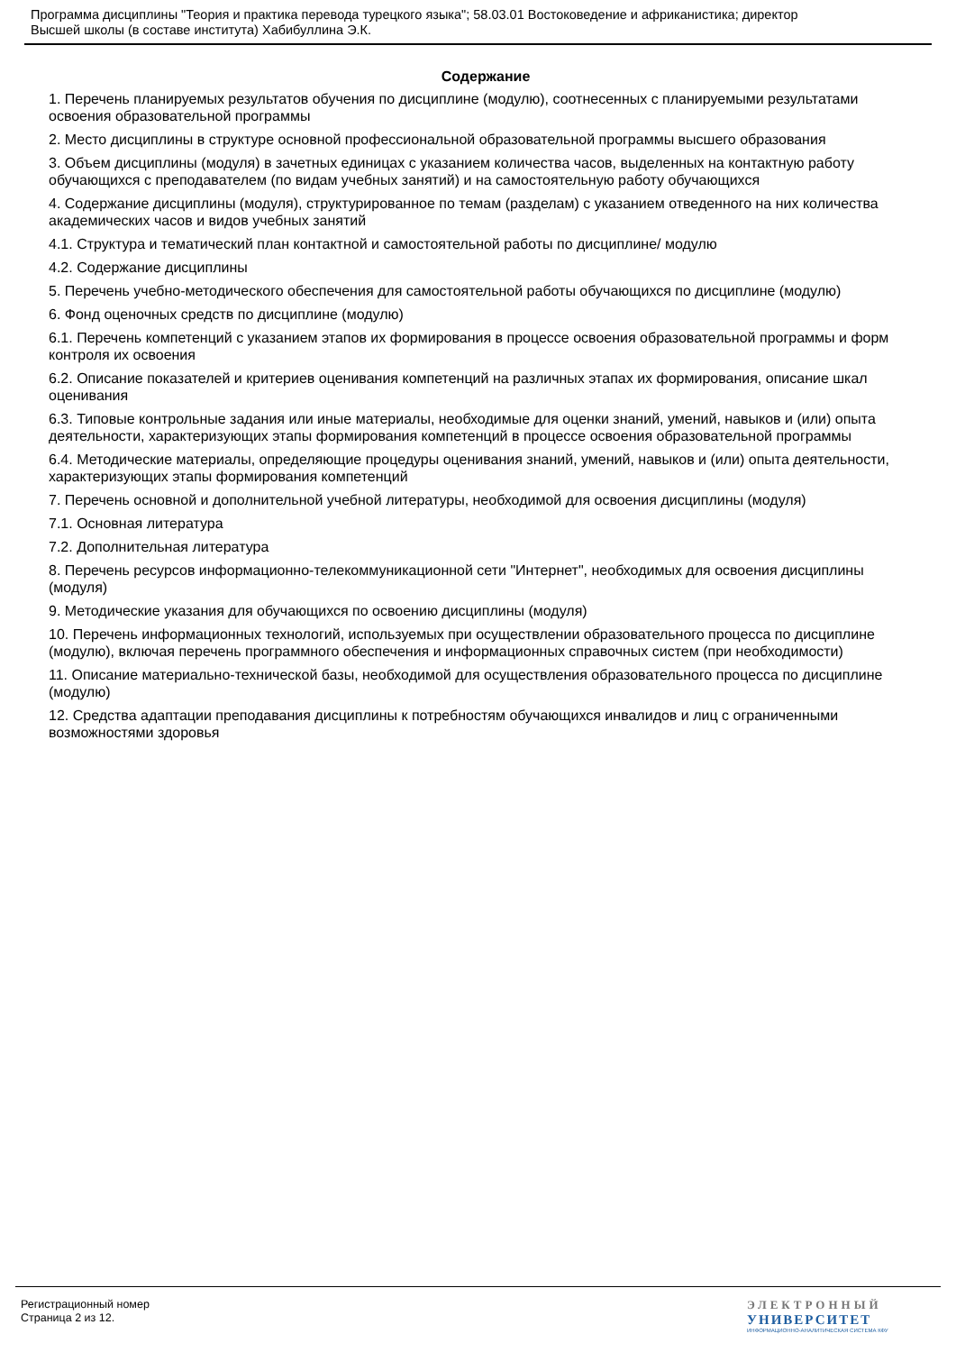Программа дисциплины "Теория и практика перевода турецкого языка"; 58.03.01 Востоковедение и африканистика; директор
Высшей школы (в составе института) Хабибуллина Э.К.
Содержание
1. Перечень планируемых результатов обучения по дисциплине (модулю), соотнесенных с планируемыми результатами освоения образовательной программы
2. Место дисциплины в структуре основной профессиональной образовательной программы высшего образования
3. Объем дисциплины (модуля) в зачетных единицах с указанием количества часов, выделенных на контактную работу обучающихся с преподавателем (по видам учебных занятий) и на самостоятельную работу обучающихся
4. Содержание дисциплины (модуля), структурированное по темам (разделам) с указанием отведенного на них количества академических часов и видов учебных занятий
4.1. Структура и тематический план контактной и самостоятельной работы по дисциплине/ модулю
4.2. Содержание дисциплины
5. Перечень учебно-методического обеспечения для самостоятельной работы обучающихся по дисциплине (модулю)
6. Фонд оценочных средств по дисциплине (модулю)
6.1. Перечень компетенций с указанием этапов их формирования в процессе освоения образовательной программы и форм контроля их освоения
6.2. Описание показателей и критериев оценивания компетенций на различных этапах их формирования, описание шкал оценивания
6.3. Типовые контрольные задания или иные материалы, необходимые для оценки знаний, умений, навыков и (или) опыта деятельности, характеризующих этапы формирования компетенций в процессе освоения образовательной программы
6.4. Методические материалы, определяющие процедуры оценивания знаний, умений, навыков и (или) опыта деятельности, характеризующих этапы формирования компетенций
7. Перечень основной и дополнительной учебной литературы, необходимой для освоения дисциплины (модуля)
7.1. Основная литература
7.2. Дополнительная литература
8. Перечень ресурсов информационно-телекоммуникационной сети "Интернет", необходимых для освоения дисциплины (модуля)
9. Методические указания для обучающихся по освоению дисциплины (модуля)
10. Перечень информационных технологий, используемых при осуществлении образовательного процесса по дисциплине (модулю), включая перечень программного обеспечения и информационных справочных систем (при необходимости)
11. Описание материально-технической базы, необходимой для осуществления образовательного процесса по дисциплине (модулю)
12. Средства адаптации преподавания дисциплины к потребностям обучающихся инвалидов и лиц с ограниченными возможностями здоровья
Регистрационный номер
Страница 2 из 12.
ЭЛЕКТРОННЫЙ
УНИВЕРСИТЕТ
ИНФОРМАЦИОННО-АНАЛИТИЧЕСКАЯ СИСТЕМА КФУ